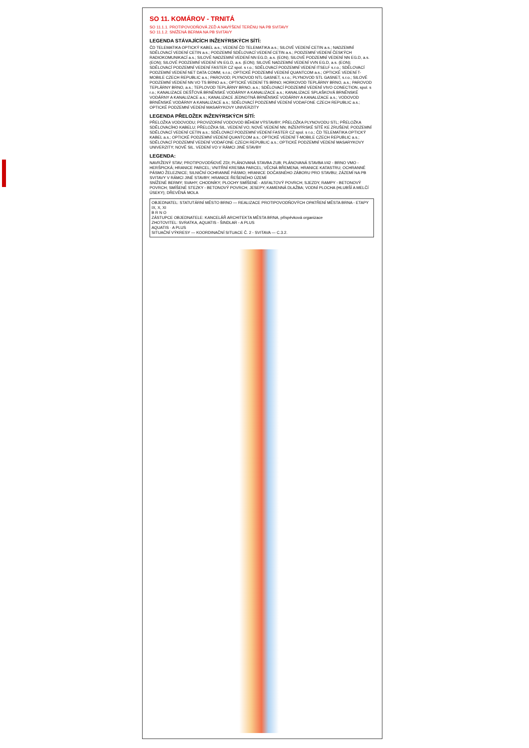SO 11. KOMÁROV - TRNITÁ
SO 11.1.1. PROTIPOVODŇOVÁ ZEĎ A NAVÝŠENÍ TERÉNU NA PB SVITAVY
SO 11.1.2. SNÍŽENÁ BERMA NA PB SVITAVY
LEGENDA STÁVAJÍCÍCH INŽENÝRSKÝCH SÍTÍ:
ČD TELEMATIKA OPTICKÝ KABEL a.s.; VEDENÍ ČD TELEMATIKA a.s.; SILOVÉ VEDENÍ CETIN a.s.; NADZEMNÍ SDĚLOVACÍ VEDENÍ CETIN a.s.; PODZEMNÍ SDĚLOVACÍ VEDENÍ CETIN a.s.; PODZEMNÍ VEDENÍ ČESKÝCH RADIOKOMUNIKACÍ a.s.; SILOVÉ NADZEMNÍ VEDENÍ NN EG.D, a.s. (EON); SILOVÉ PODZEMNÍ VEDENÍ NN EG.D, a.s. (EON); SILOVÉ PODZEMNÍ VEDENÍ VN EG.D, a.s. (EON); SILOVÉ NADZEMNÍ VEDENÍ VVN EG.D, a.s. (EON); SDĚLOVACÍ PODZEMNÍ VEDENÍ FASTER CZ spol. s r.o.; SDĚLOVACÍ PODZEMNÍ VEDENÍ ITSELF s.r.o.; SDĚLOVACÍ PODZEMNÍ VEDENÍ NET DATA COMM, s.r.o.; OPTICKÉ PODZEMNÍ VEDENÍ QUANTCOM a.s.; OPTICKÉ VEDENÍ T-MOBILE CZECH REPUBLIC a.s.; PAROVOD; PLYNOVOD NTL GASNET, s.r.o.; PLYNOVOD STL GASNET, s.r.o.; SILOVÉ PODZEMNÍ VEDENÍ NN VO TS BRNO a.s.; OPTICKÉ VEDENÍ TS BRNO; HORKOVOD TEPLÁRNY BRNO, a.s.; PAROVOD TEPLÁRNY BRNO, a.s.; TEPLOVOD TEPLÁRNY BRNO, a.s.; SDĚLOVACÍ PODZEMNÍ VEDENÍ VIVO CONECTION, spol. s r.o.; KANALIZACE DEŠŤOVÁ BRNĚNSKÉ VODÁRNY A KANALIZACE a.s.; KANALIZACE SPLAŠKOVÁ BRNĚNSKÉ VODÁRNY A KANALIZACE a.s.; KANALIZACE JEDNOTNÁ BRNĚNSKÉ VODÁRNY A KANALIZACE a.s.; VODOVOD BRNĚNSKÉ VODÁRNY A KANALIZACE a.s.; SDĚLOVACÍ PODZEMNÍ VEDENÍ VODAFONE CZECH REPUBLIC a.s.; OPTICKÉ PODZEMNÍ VEDENÍ MASARYKOVY UNIVERZITY
LEGENDA PŘELOŽEK INŽENÝRSKÝCH SÍTÍ:
PŘELOŽKA VODOVODU; PROVIZORNÍ VODOVOD BĚHEM VÝSTAVBY; PŘELOŽKA PLYNOVODU STL; PŘELOŽKA SDĚLOVACÍHO KABELU; PŘELOŽKA SIL. VEDENÍ VO; NOVÉ VEDENÍ NN; INŽENÝRSKÉ SÍTĚ KE ZRUŠENÍ; PODZEMNÍ SDĚLOVACÍ VEDENÍ CETIN a.s.; SDĚLOVACÍ PODZEMNÍ VEDENÍ FASTER CZ spol. s r.o.; ČD TELEMATIKA OPTICKÝ KABEL a.s.; OPTICKÉ PODZEMNÍ VEDENÍ QUANTCOM a.s.; OPTICKÉ VEDENÍ T-MOBILE CZECH REPUBLIC a.s.; SDĚLOVACÍ PODZEMNÍ VEDENÍ VODAFONE CZECH REPUBLIC a.s.; OPTICKÉ PODZEMNÍ VEDENÍ MASARYKOVY UNIVERZITY; NOVÉ SIL. VEDENÍ VO V RÁMCI JINÉ STAVBY
LEGENDA:
NAVRŽENÝ STAV; PROTIPOVODŇOVÉ ZDI; PLÁNOVANÁ STAVBA ZUB; PLÁNOVANÁ STAVBA I/42 - BRNO VMO - HERŠPICKÁ; HRANICE PARCEL; VNITŘNÍ KRESBA PARCEL; VĚCNÁ BŘEMENA; HRANICE KATASTRU; OCHRANNÉ PÁSMO ŽELEZNICE; SILNIČNÍ OCHRANNÉ PÁSMO; HRANICE DOČASNÉHO ZÁBORU PRO STAVBU; ZÁZEMÍ NA PB SVITAVY V RÁMCI JINÉ STAVBY; HRANICE ŘEŠENÉHO ÚZEMÍ
SNÍŽENÉ BERMY; SVAHY; CHODNÍKY; PLOCHY SMÍŠENÉ - ASFALTOVÝ POVRCH; SJEZDY, RAMPY - BETONOVÝ POVRCH; SMÍŠENÉ STEZKY - BETONOVÝ POVRCH; JESEPY; KAMENNÁ DLAŽBA; VODNÍ PLOCHA (HLUBŠÍ A MELČÍ ÚSEKY); DŘEVĚNÁ MOLA
OBJEDNATEL: STATUTÁRNÍ MĚSTO BRNO — REALIZACE PROTIPOVODŇOVÝCH OPATŘENÍ MĚSTA BRNA - ETAPY IX, X, XI
B R N O
ZÁSTUPCE OBJEDNATELE: KANCELÁŘ ARCHITEKTA MĚSTA BRNA, příspěvková organizace
ZHOTOVITEL: SVRATKA, AQUATIS - ŠINDLAR - A PLUS
AQUATIS · A PLUS
SITUAČNÍ VÝKRESY — KOORDINAČNÍ SITUACE Č. 2 - SVITAVA — C.3.2.